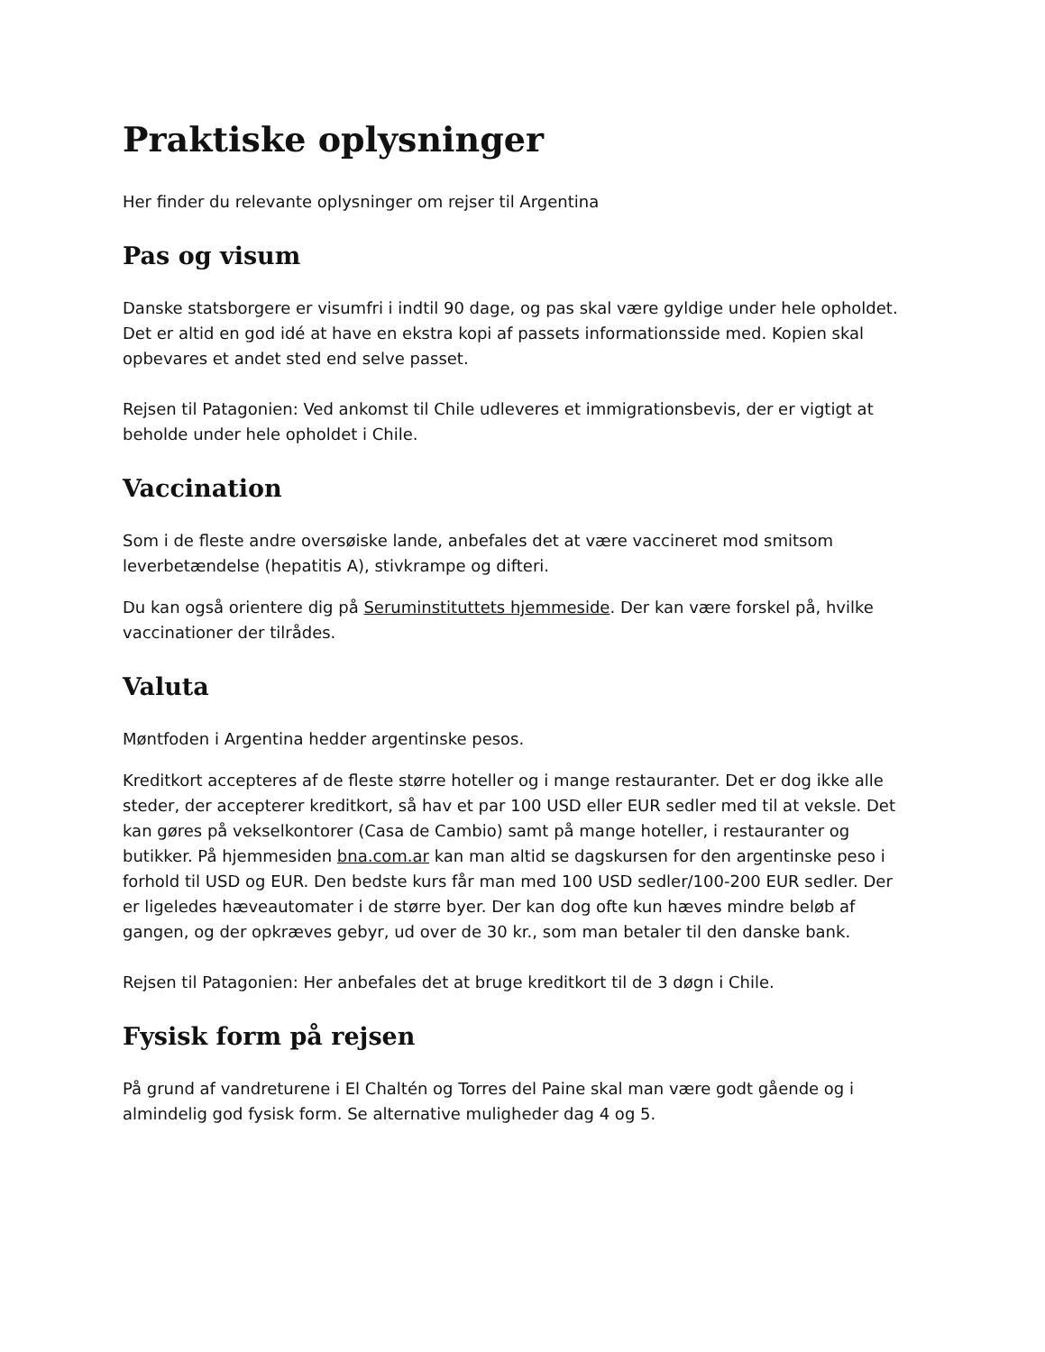Praktiske oplysninger
Her finder du relevante oplysninger om rejser til Argentina
Pas og visum
Danske statsborgere er visumfri i indtil 90 dage, og pas skal være gyldige under hele opholdet. Det er altid en god idé at have en ekstra kopi af passets informationsside med. Kopien skal opbevares et andet sted end selve passet.
Rejsen til Patagonien: Ved ankomst til Chile udleveres et immigrationsbevis, der er vigtigt at beholde under hele opholdet i Chile.
Vaccination
Som i de fleste andre oversøiske lande, anbefales det at være vaccineret mod smitsom leverbetændelse (hepatitis A), stivkrampe og difteri.
Du kan også orientere dig på Seruminstituttets hjemmeside. Der kan være forskel på, hvilke vaccinationer der tilrådes.
Valuta
Møntfoden i Argentina hedder argentinske pesos.
Kreditkort accepteres af de fleste større hoteller og i mange restauranter. Det er dog ikke alle steder, der accepterer kreditkort, så hav et par 100 USD eller EUR sedler med til at veksle. Det kan gøres på vekselkontorer (Casa de Cambio) samt på mange hoteller, i restauranter og butikker. På hjemmesiden bna.com.ar kan man altid se dagskursen for den argentinske peso i forhold til USD og EUR. Den bedste kurs får man med 100 USD sedler/100-200 EUR sedler. Der er ligeledes hæveautomater i de større byer. Der kan dog ofte kun hæves mindre beløb af gangen, og der opkræves gebyr, ud over de 30 kr., som man betaler til den danske bank.
Rejsen til Patagonien: Her anbefales det at bruge kreditkort til de 3 døgn i Chile.
Fysisk form på rejsen
På grund af vandreturene i El Chaltén og Torres del Paine skal man være godt gående og i almindelig god fysisk form. Se alternative muligheder dag 4 og 5.